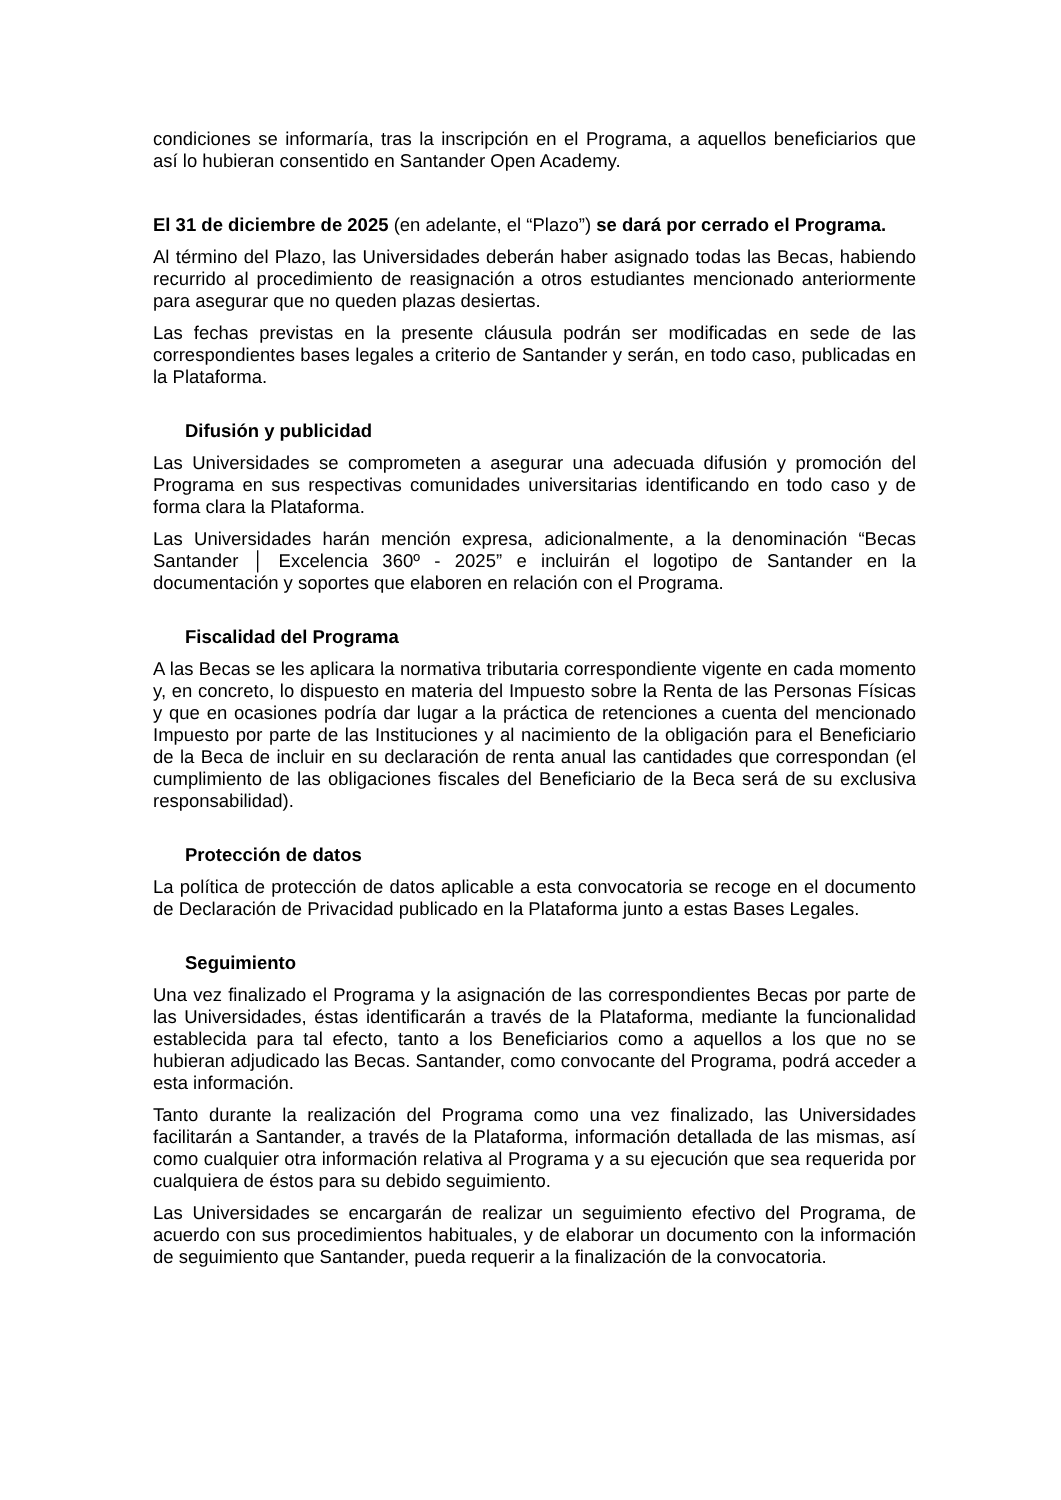condiciones se informaría, tras la inscripción en el Programa, a aquellos beneficiarios que así lo hubieran consentido en Santander Open Academy.
El 31 de diciembre de 2025 (en adelante, el “Plazo”) se dará por cerrado el Programa.
Al término del Plazo, las Universidades deberán haber asignado todas las Becas, habiendo recurrido al procedimiento de reasignación a otros estudiantes mencionado anteriormente para asegurar que no queden plazas desiertas.
Las fechas previstas en la presente cláusula podrán ser modificadas en sede de las correspondientes bases legales a criterio de Santander y serán, en todo caso, publicadas en la Plataforma.
Difusión y publicidad
Las Universidades se comprometen a asegurar una adecuada difusión y promoción del Programa en sus respectivas comunidades universitarias identificando en todo caso y de forma clara la Plataforma.
Las Universidades harán mención expresa, adicionalmente, a la denominación “Becas Santander │ Excelencia 360º - 2025” e incluirán el logotipo de Santander en la documentación y soportes que elaboren en relación con el Programa.
Fiscalidad del Programa
A las Becas se les aplicara la normativa tributaria correspondiente vigente en cada momento y, en concreto, lo dispuesto en materia del Impuesto sobre la Renta de las Personas Físicas y que en ocasiones podría dar lugar a la práctica de retenciones a cuenta del mencionado Impuesto por parte de las Instituciones y al nacimiento de la obligación para el Beneficiario de la Beca de incluir en su declaración de renta anual las cantidades que correspondan (el cumplimiento de las obligaciones fiscales del Beneficiario de la Beca será de su exclusiva responsabilidad).
Protección de datos
La política de protección de datos aplicable a esta convocatoria se recoge en el documento de Declaración de Privacidad publicado en la Plataforma junto a estas Bases Legales.
Seguimiento
Una vez finalizado el Programa y la asignación de las correspondientes Becas por parte de las Universidades, éstas identificarán a través de la Plataforma, mediante la funcionalidad establecida para tal efecto, tanto a los Beneficiarios como a aquellos a los que no se hubieran adjudicado las Becas. Santander, como convocante del Programa, podrá acceder a esta información.
Tanto durante la realización del Programa como una vez finalizado, las Universidades facilitarán a Santander, a través de la Plataforma, información detallada de las mismas, así como cualquier otra información relativa al Programa y a su ejecución que sea requerida por cualquiera de éstos para su debido seguimiento.
Las Universidades se encargarán de realizar un seguimiento efectivo del Programa, de acuerdo con sus procedimientos habituales, y de elaborar un documento con la información de seguimiento que Santander, pueda requerir a la finalización de la convocatoria.